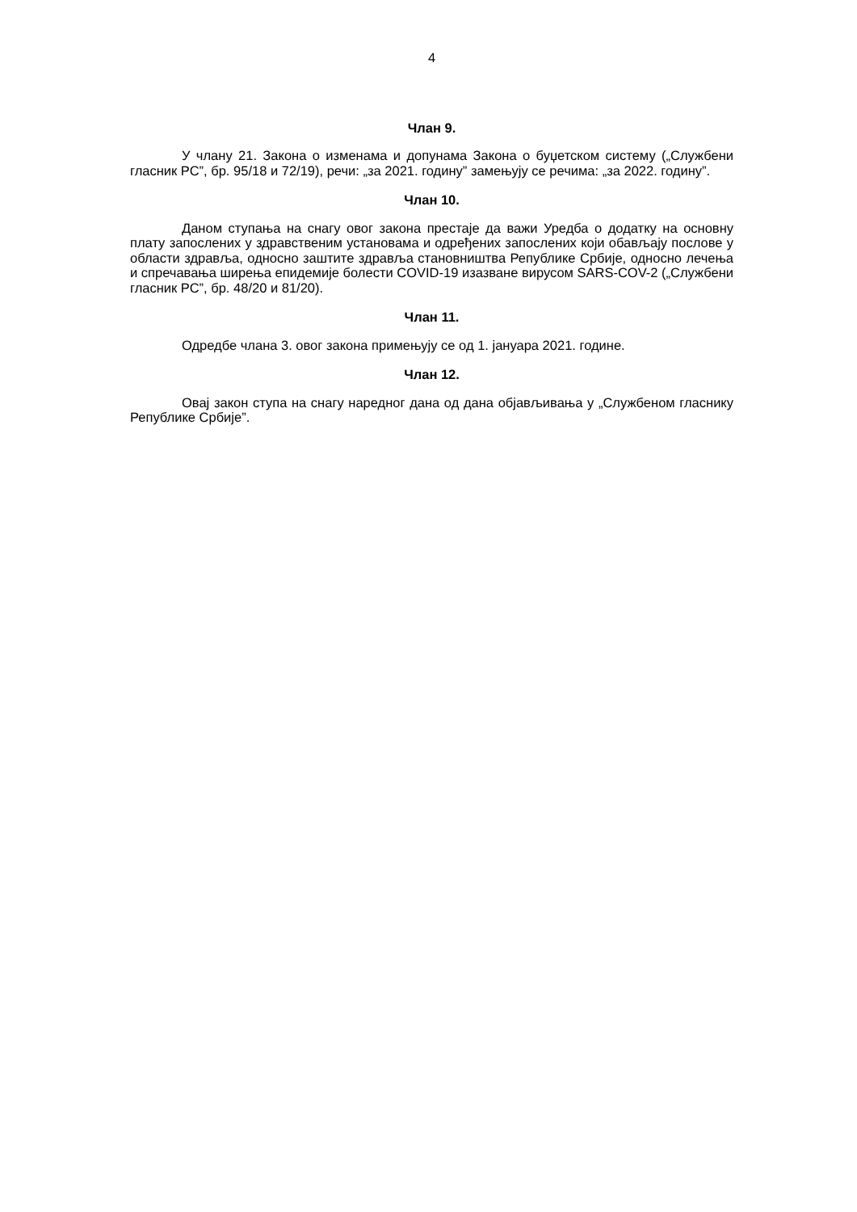4
Члан 9.
У члану 21. Закона о изменама и допунама Закона о буџетском систему („Службени гласник РС”, бр. 95/18 и 72/19), речи: „за 2021. годину” замењују се речима: „за 2022. годину”.
Члан 10.
Даном ступања на снагу овог закона престаје да важи Уредба о додатку на основну плату запослених у здравственим установама и одређених запослених који обављају послове у области здравља, односно заштите здравља становништва Републике Србије, односно лечења и спречавања ширења епидемије болести COVID-19 изазване вирусом SARS-COV-2 („Службени гласник РС”, бр. 48/20 и 81/20).
Члан 11.
Одредбе члана 3. овог закона примењују се од 1. јануара 2021. године.
Члан 12.
Овај закон ступа на снагу наредног дана од дана објављивања у „Службеном гласнику Републике Србије”.